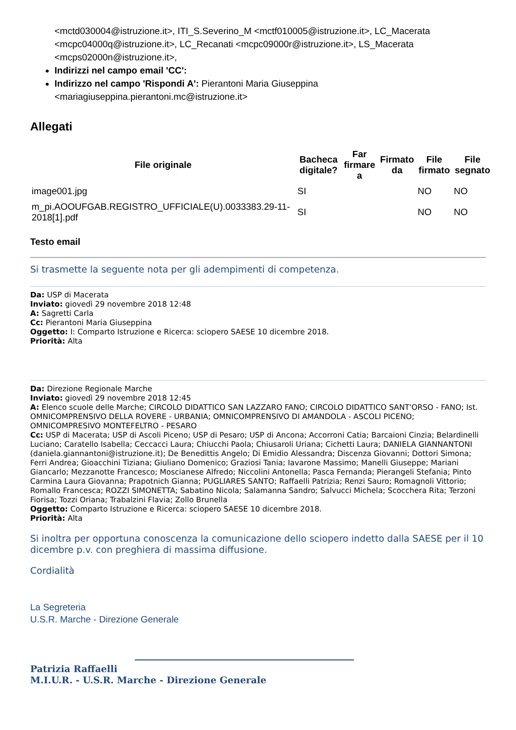<mctd030004@istruzione.it>, ITI_S.Severino_M <mctf010005@istruzione.it>, LC_Macerata <mcpc04000q@istruzione.it>, LC_Recanati <mcpc09000r@istruzione.it>, LS_Macerata <mcps02000n@istruzione.it>,
Indirizzi nel campo email 'CC':
Indirizzo nel campo 'Rispondi A': Pierantoni Maria Giuseppina <mariagiuseppina.pierantoni.mc@istruzione.it>
Allegati
| File originale | Bacheca digitale? | Far firmare a | Firmato da | File firmato | File segnato |
| --- | --- | --- | --- | --- | --- |
| image001.jpg | SI | | | NO | NO |
| m_pi.AOOUFGAB.REGISTRO_UFFICIALE(U).0033383.29-11-2018[1].pdf | SI | | | NO | NO |
Testo email
Si trasmette la seguente nota per gli adempimenti di competenza.
Da: USP di Macerata
Inviato: giovedì 29 novembre 2018 12:48
A: Sagretti Carla
Cc: Pierantoni Maria Giuseppina
Oggetto: I: Comparto Istruzione e Ricerca: sciopero SAESE 10 dicembre 2018.
Priorità: Alta
Da: Direzione Regionale Marche
Inviato: giovedì 29 novembre 2018 12:45
A: Elenco scuole delle Marche; CIRCOLO DIDATTICO SAN LAZZARO FANO; CIRCOLO DIDATTICO SANT'ORSO - FANO; Ist. OMNICOMPRENSIVO DELLA ROVERE - URBANIA; OMNICOMPRENSIVO DI AMANDOLA - ASCOLI PICENO; OMNICOMPRESIVO MONTEFELTRO - PESARO
Cc: USP di Macerata; USP di Ascoli Piceno; USP di Pesaro; USP di Ancona; Accorroni Catia; Barcaioni Cinzia; Belardinelli Luciano; Caratello Isabella; Ceccacci Laura; Chiucchi Paola; Chiusaroli Uriana; Cichetti Laura; DANIELA GIANNANTONI (daniela.giannantoni@istruzione.it); De Benedittis Angelo; Di Emidio Alessandra; Discenza Giovanni; Dottori Simona; Ferri Andrea; Gioacchini Tiziana; Giuliano Domenico; Graziosi Tania; Iavarone Massimo; Manelli Giuseppe; Mariani Giancarlo; Mezzanotte Francesco; Moscianese Alfredo; Niccolini Antonella; Pasca Fernanda; Pierangeli Stefania; Pinto Carmina Laura Giovanna; Prapotnich Gianna; PUGLIARES SANTO; Raffaelli Patrizia; Renzi Sauro; Romagnoli Vittorio; Romallo Francesca; ROZZI SIMONETTA; Sabatino Nicola; Salamanna Sandro; Salvucci Michela; Scocchera Rita; Terzoni Fiorisa; Tozzi Oriana; Trabalzini Flavia; Zollo Brunella
Oggetto: Comparto Istruzione e Ricerca: sciopero SAESE 10 dicembre 2018.
Priorità: Alta
Si inoltra per opportuna conoscenza la comunicazione dello sciopero indetto dalla SAESE per il 10 dicembre p.v. con preghiera di massima diffusione.
Cordialità
La Segreteria
U.S.R. Marche - Direzione Generale
Patrizia Raffaelli
M.I.U.R. - U.S.R. Marche - Direzione Generale